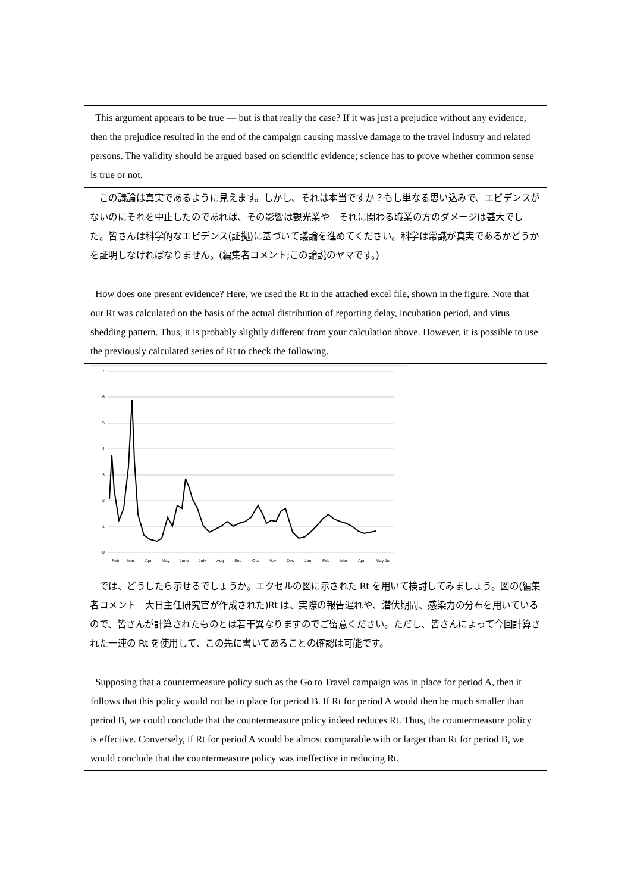This argument appears to be true — but is that really the case? If it was just a prejudice without any evidence, then the prejudice resulted in the end of the campaign causing massive damage to the travel industry and related persons. The validity should be argued based on scientific evidence; science has to prove whether common sense is true or not.
　この議論は真実であるように見えます。しかし、それは本当ですか？もし単なる思い込みで、エビデンスがないのにそれを中止したのであれば、その影響は観光業や　それに関わる職業の方のダメージは甚大でした。皆さんは科学的なエビデンス(証拠)に基づいて議論を進めてください。科学は常識が真実であるかどうかを証明しなければなりません。(編集者コメント;この論説のヤマです。)
How does one present evidence? Here, we used the Rt in the attached excel file, shown in the figure. Note that our Rt was calculated on the basis of the actual distribution of reporting delay, incubation period, and virus shedding pattern. Thus, it is probably slightly different from your calculation above. However, it is possible to use the previously calculated series of Rt to check the following.
7
6
5
4
3
2
1
0
Feb
Mar
Apr
May
June
July
Aug
Sep
Oct
Nov
Dec
Jan
Feb
Mar
Apr
May Jun
　では、どうしたら示せるでしょうか。エクセルの図に示された Rt を用いて検討してみましょう。図の(編集者コメント　大日主任研究官が作成された)Rt は、実際の報告遅れや、潜伏期間、感染力の分布を用いているので、皆さんが計算されたものとは若干異なりますのでご留意ください。ただし、皆さんによって今回計算された一連の Rt を使用して、この先に書いてあることの確認は可能です。
Supposing that a countermeasure policy such as the Go to Travel campaign was in place for period A, then it follows that this policy would not be in place for period B. If Rt for period A would then be much smaller than period B, we could conclude that the countermeasure policy indeed reduces Rt. Thus, the countermeasure policy is effective. Conversely, if Rt for period A would be almost comparable with or larger than Rt for period B, we would conclude that the countermeasure policy was ineffective in reducing Rt.